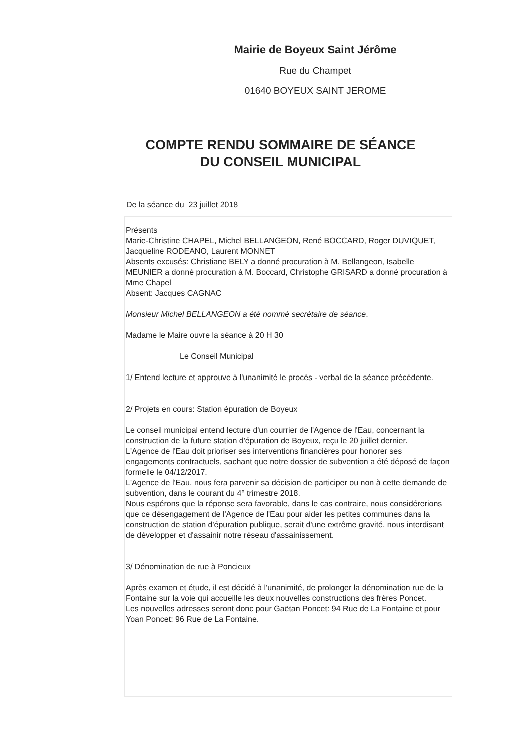Mairie de Boyeux Saint Jérôme
Rue du Champet
01640 BOYEUX SAINT JEROME
COMPTE RENDU SOMMAIRE DE SÉANCE
DU CONSEIL MUNICIPAL
De la séance du 23 juillet 2018
Présents
Marie-Christine CHAPEL, Michel BELLANGEON, René BOCCARD, Roger DUVIQUET, Jacqueline RODEANO, Laurent MONNET
Absents excusés: Christiane BELY a donné procuration à M. Bellangeon, Isabelle MEUNIER a donné procuration à M. Boccard, Christophe GRISARD a donné procuration à Mme Chapel
Absent: Jacques CAGNAC
Monsieur Michel BELLANGEON a été nommé secrétaire de séance.
Madame le Maire ouvre la séance à 20 H 30
Le Conseil Municipal
1/ Entend lecture et approuve à l'unanimité le procès - verbal de la séance précédente.
2/ Projets en cours: Station épuration de Boyeux
Le conseil municipal entend lecture d'un courrier de l'Agence de l'Eau, concernant la construction de la future station d'épuration de Boyeux, reçu le 20 juillet dernier.
L'Agence de l'Eau doit prioriser ses interventions financières pour honorer ses engagements contractuels, sachant que notre dossier de subvention a été déposé de façon formelle le 04/12/2017.
L'Agence de l'Eau, nous fera parvenir sa décision de participer ou non à cette demande de subvention, dans le courant du 4° trimestre 2018.
Nous espérons que la réponse sera favorable, dans le cas contraire, nous considérerions que ce désengagement de l'Agence de l'Eau pour aider les petites communes dans la construction de station d'épuration publique, serait d'une extrême gravité, nous interdisant de développer et d'assainir notre réseau d'assainissement.
3/ Dénomination de rue à Poncieux
Après examen et étude, il est décidé à l'unanimité, de prolonger la dénomination rue de la Fontaine sur la voie qui accueille les deux nouvelles constructions des frères Poncet.
Les nouvelles adresses seront donc pour Gaëtan Poncet: 94 Rue de La Fontaine et pour Yoan Poncet: 96 Rue de La Fontaine.